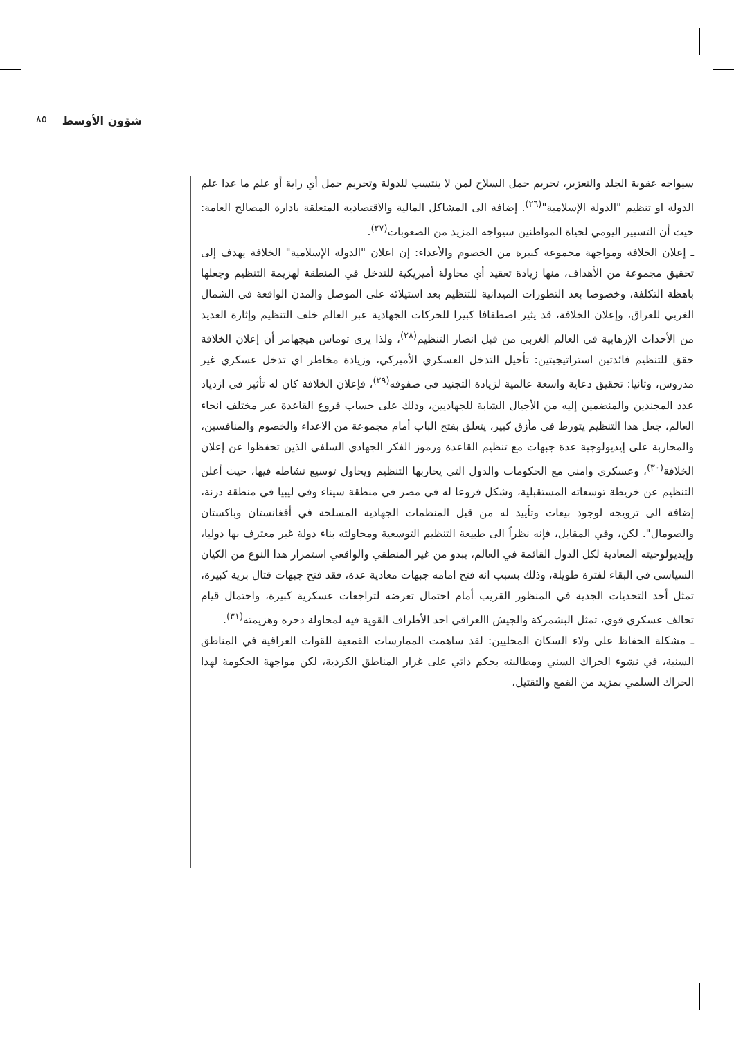شؤون الأوسط ٨٥
سيواجه عقوبة الجلد والتعزير، تحريم حمل السلاح لمن لا ينتسب للدولة وتحريم حمل أي راية أو علم ما عدا علم الدولة او تنظيم "الدولة الإسلامية"<sup>(٢٦)</sup>. إضافة الى المشاكل المالية والاقتصادية المتعلقة بادارة المصالح العامة: حيث أن التسيير اليومي لحياة المواطنين سيواجه المزيد من الصعوبات<sup>(٢٧)</sup>.
ـ إعلان الخلافة ومواجهة مجموعة كبيرة من الخصوم والأعداء: إن اعلان "الدولة الإسلامية" الخلافة يهدف إلى تحقيق مجموعة من الأهداف، منها زيادة تعقيد أي محاولة أميريكية للتدخل في المنطقة لهزيمة التنظيم وجعلها باهظة التكلفة، وخصوصا بعد التطورات الميدانية للتنظيم بعد استيلائه على الموصل والمدن الواقعة في الشمال الغربي للعراق، وإعلان الخلافة، قد يثير اصطفافا كبيرا للحركات الجهادية عبر العالم خلف التنظيم وإثارة العديد من الأحداث الإرهابية في العالم الغربي من قبل انصار التنظيم<sup>(٢٨)</sup>، ولذا يرى توماس هيجهامر أن إعلان الخلافة حقق للتنظيم فائدتين استراتيجيتين: تأجيل التدخل العسكري الأميركي، وزيادة مخاطر اي تدخل عسكري غير مدروس، وثانيا: تحقيق دعاية واسعة عالمية لزيادة التجنيد في صفوفه<sup>(٢٩)</sup>، فإعلان الخلافة كان له تأثير في ازدياد عدد المجندين والمنضمين إليه من الأجيال الشابة للجهاديين، وذلك على حساب فروع القاعدة عبر مختلف انحاء العالم، جعل هذا التنظيم يتورط في مأزق كبير، يتعلق بفتح الباب أمام مجموعة من الاعداء والخصوم والمنافسين، والمحاربة على إيديولوجية عدة جبهات مع تنظيم القاعدة ورموز الفكر الجهادي السلفي الذين تحفظوا عن إعلان الخلافة<sup>(٣٠)</sup>، وعسكري وامني مع الحكومات والدول التي يحاربها التنظيم ويحاول توسيع نشاطه فيها، حيث أعلن التنظيم عن خريطة توسعاته المستقبلية، وشكل فروعا له في مصر في منطقة سيناء وفي ليبيا في منطقة درنة، إضافة الى ترويجه لوجود بيعات وتأييد له من قبل المنظمات الجهادية المسلحة في أفغانستان وباكستان والصومال". لكن، وفي المقابل، فإنه نظراً الى طبيعة التنظيم التوسعية ومحاولته بناء دولة غير معترف بها دوليا، وإيديولوجيته المعادية لكل الدول القائمة في العالم، يبدو من غير المنطقي والواقعي استمرار هذا النوع من الكيان السياسي في البقاء لفترة طويلة، وذلك بسبب انه فتح امامه جبهات معادية عدة، فقد فتح جبهات قتال برية كبيرة، تمثل أحد التحديات الجدية في المنظور القريب أمام احتمال تعرضه لتراجعات عسكرية كبيرة، واحتمال قيام تحالف عسكري قوي، تمثل البشمركة والجيش االعراقي احد الأطراف القوية فيه لمحاولة دحره وهزيمته<sup>(٣١)</sup>.
ـ مشكلة الحفاظ على ولاء السكان المحليين: لقد ساهمت الممارسات القمعية للقوات العراقية في المناطق السنية، في نشوء الحراك السني ومطالبته بحكم ذاتي على غرار المناطق الكردية، لكن مواجهة الحكومة لهذا الحراك السلمي بمزيد من القمع والتقتيل،